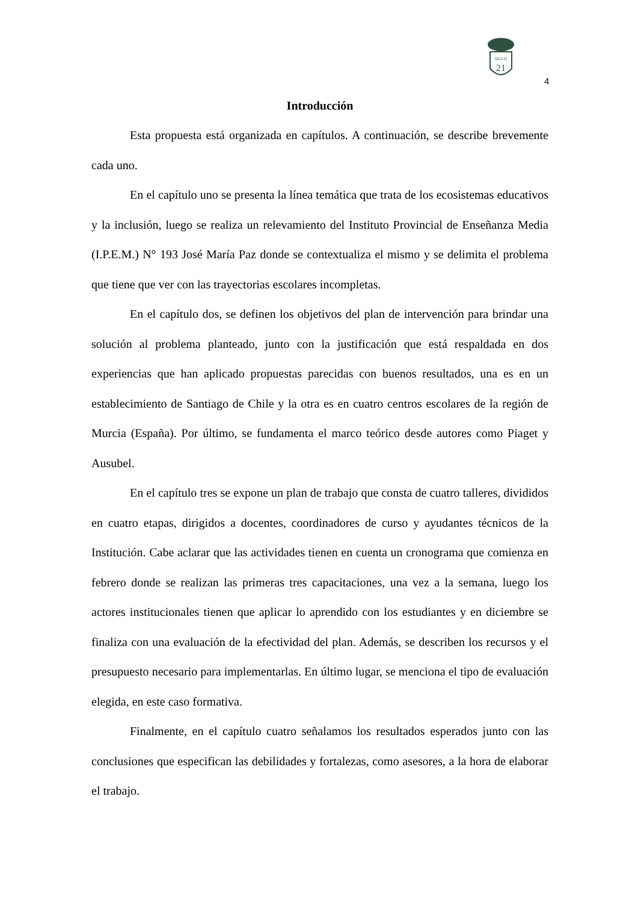SIGLO
21
4
Introducción
Esta propuesta está organizada en capítulos. A continuación, se describe brevemente cada uno.
En el capítulo uno se presenta la línea temática que trata de los ecosistemas educativos y la inclusión, luego se realiza un relevamiento del Instituto Provincial de Enseñanza Media (I.P.E.M.) N° 193 José María Paz donde se contextualiza el mismo y se delimita el problema que tiene que ver con las trayectorias escolares incompletas.
En el capítulo dos, se definen los objetivos del plan de intervención para brindar una solución al problema planteado, junto con la justificación que está respaldada en dos experiencias que han aplicado propuestas parecidas con buenos resultados, una es en un establecimiento de Santiago de Chile y la otra es en cuatro centros escolares de la región de Murcia (España). Por último, se fundamenta el marco teórico desde autores como Piaget y Ausubel.
En el capítulo tres se expone un plan de trabajo que consta de cuatro talleres, divididos en cuatro etapas, dirigidos a docentes, coordinadores de curso y ayudantes técnicos de la Institución. Cabe aclarar que las actividades tienen en cuenta un cronograma que comienza en febrero donde se realizan las primeras tres capacitaciones, una vez a la semana, luego los actores institucionales tienen que aplicar lo aprendido con los estudiantes y en diciembre se finaliza con una evaluación de la efectividad del plan. Además, se describen los recursos y el presupuesto necesario para implementarlas. En último lugar, se menciona el tipo de evaluación elegida, en este caso formativa.
Finalmente, en el capítulo cuatro señalamos los resultados esperados junto con las conclusiones que especifican las debilidades y fortalezas, como asesores, a la hora de elaborar el trabajo.